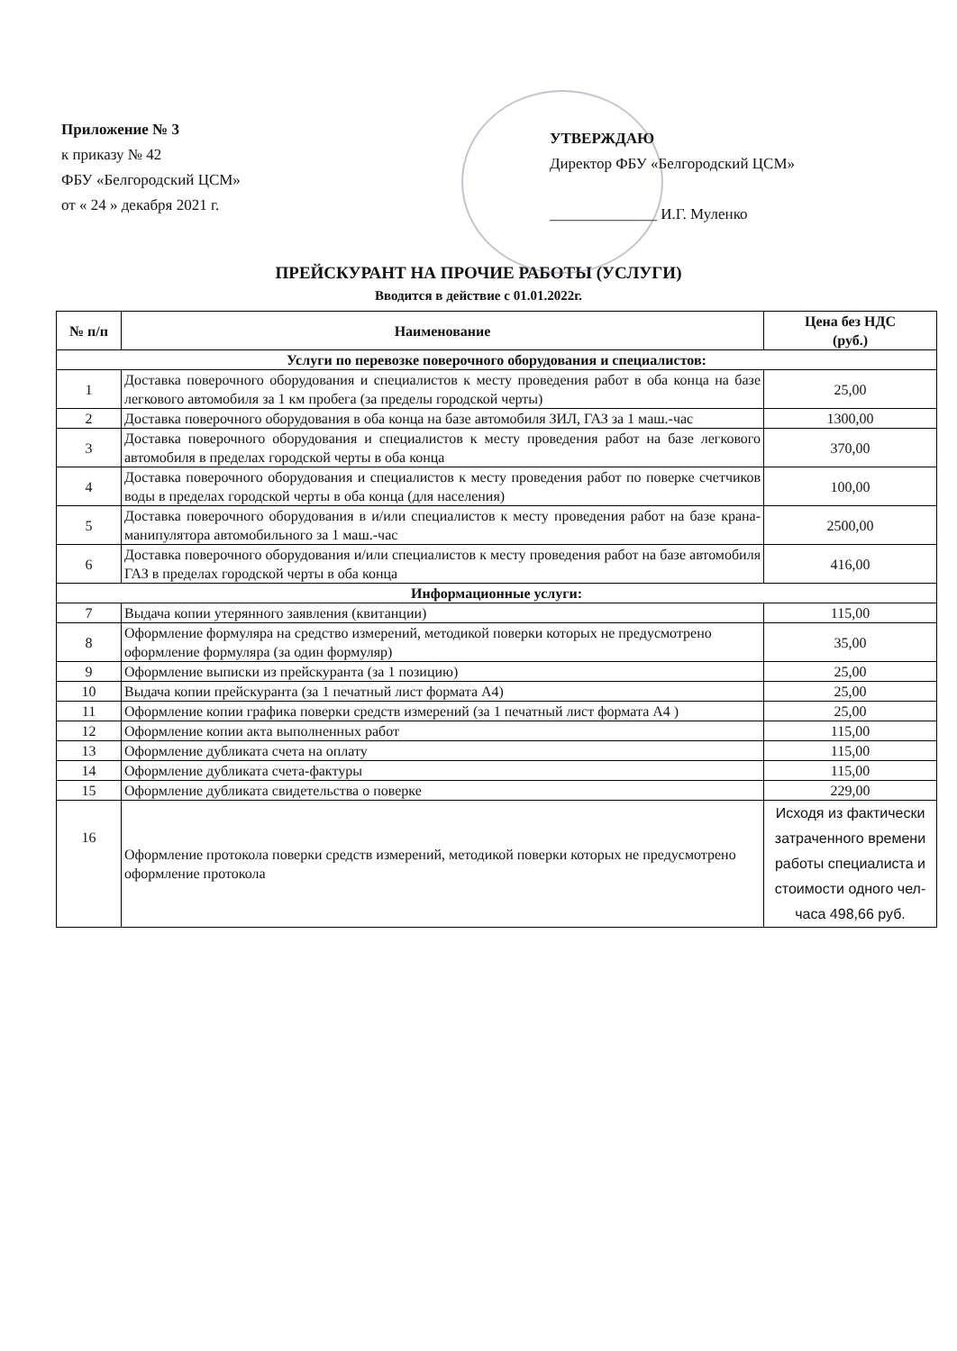Приложение № 3
к приказу № 42
ФБУ «Белгородский ЦСМ»
от « 24 » декабря 2021 г.
УТВЕРЖДАЮ
Директор ФБУ «Белгородский ЦСМ»
______________ И.Г. Муленко
ПРЕЙСКУРАНТ НА ПРОЧИЕ РАБОТЫ (УСЛУГИ)
Вводится в действие с 01.01.2022г.
| № п/п | Наименование | Цена без НДС (руб.) |
| --- | --- | --- |
| Услуги по перевозке поверочного оборудования и специалистов: | | |
| 1 | Доставка поверочного оборудования и специалистов к месту проведения работ в оба конца на базе легкового автомобиля за 1 км пробега (за пределы городской черты) | 25,00 |
| 2 | Доставка поверочного оборудования в оба конца на базе автомобиля ЗИЛ, ГАЗ за 1 маш.-час | 1300,00 |
| 3 | Доставка поверочного оборудования и специалистов к месту проведения работ на базе легкового автомобиля в пределах городской черты в оба конца | 370,00 |
| 4 | Доставка поверочного оборудования и специалистов к месту проведения работ по поверке счетчиков воды в пределах городской черты в оба конца (для населения) | 100,00 |
| 5 | Доставка поверочного оборудования в и/или специалистов к месту проведения работ на базе крана-манипулятора автомобильного за 1 маш.-час | 2500,00 |
| 6 | Доставка поверочного оборудования и/или специалистов к месту проведения работ на базе автомобиля ГАЗ в пределах городской черты в оба конца | 416,00 |
| Информационные услуги: | | |
| 7 | Выдача копии утерянного заявления (квитанции) | 115,00 |
| 8 | Оформление формуляра на средство измерений, методикой поверки которых не предусмотрено оформление формуляра (за один формуляр) | 35,00 |
| 9 | Оформление выписки из прейскуранта (за 1 позицию) | 25,00 |
| 10 | Выдача копии прейскуранта (за 1 печатный лист формата А4) | 25,00 |
| 11 | Оформление копии графика поверки средств измерений (за 1 печатный лист формата А4 ) | 25,00 |
| 12 | Оформление копии акта выполненных работ | 115,00 |
| 13 | Оформление дубликата счета на оплату | 115,00 |
| 14 | Оформление дубликата счета-фактуры | 115,00 |
| 15 | Оформление дубликата свидетельства о поверке | 229,00 |
| 16 | Оформление протокола поверки средств измерений, методикой поверки которых не предусмотрено оформление протокола | Исходя из фактически затраченного времени работы специалиста и стоимости одного чел-часа 498,66 руб. |